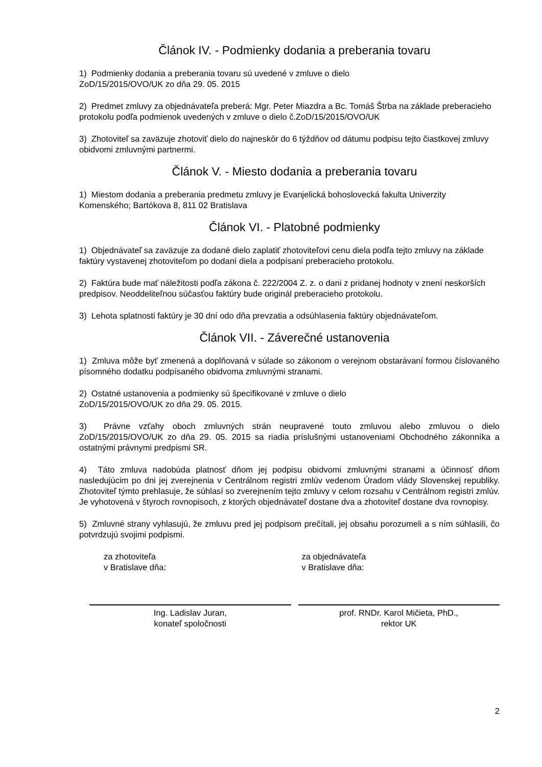Článok IV. - Podmienky dodania a preberania tovaru
1) Podmienky dodania a preberania tovaru sú uvedené v zmluve o dielo
ZoD/15/2015/OVO/UK zo dňa 29. 05. 2015
2) Predmet zmluvy za objednávateľa preberá: Mgr. Peter Miazdra a Bc. Tomáš Štrba na základe preberacieho protokolu podľa podmienok uvedených v zmluve o dielo č.ZoD/15/2015/OVO/UK
3) Zhotoviteľ sa zaväzuje zhotoviť dielo do najneskôr do 6 týždňov od dátumu podpisu tejto čiastkovej zmluvy obidvomi zmluvnými partnermi.
Článok V. - Miesto dodania a preberania tovaru
1) Miestom dodania a preberania predmetu zmluvy je Evanjelická bohoslovecká fakulta Univerzity Komenského; Bartókova 8, 811 02 Bratislava
Článok VI. - Platobné podmienky
1) Objednávateľ sa zaväzuje za dodané dielo zaplatiť zhotoviteľovi cenu diela podľa tejto zmluvy na základe faktúry vystavenej zhotoviteľom po dodaní diela a podpísaní preberacieho protokolu.
2) Faktúra bude mať náležitosti podľa zákona č. 222/2004 Z. z. o dani z pridanej hodnoty v znení neskorších predpisov. Neoddeliteľnou súčasťou faktúry bude originál preberacieho protokolu.
3) Lehota splatnosti faktúry je 30 dní odo dňa prevzatia a odsúhlasenia faktúry objednávateľom.
Článok VII. - Záverečné ustanovenia
1) Zmluva môže byť zmenená a doplňovaná v súlade so zákonom o verejnom obstarávaní formou číslovaného písomného dodatku podpísaného obidvoma zmluvnými stranami.
2) Ostatné ustanovenia a podmienky sú špecifikované v zmluve o dielo
ZoD/15/2015/OVO/UK zo dňa 29. 05. 2015.
3) Právne vzťahy oboch zmluvných strán neupravené touto zmluvou alebo zmluvou o dielo ZoD/15/2015/OVO/UK zo dňa 29. 05. 2015 sa riadia príslušnými ustanoveniami Obchodného zákonníka a ostatnými právnymi predpismi SR.
4) Táto zmluva nadobúda platnosť dňom jej podpisu obidvomi zmluvnými stranami a účinnosť dňom nasledujúcim po dni jej zverejnenia v Centrálnom registri zmlúv vedenom Úradom vlády Slovenskej republiky. Zhotoviteľ týmto prehlasuje, že súhlasí so zverejnením tejto zmluvy v celom rozsahu v Centrálnom registri zmlúv. Je vyhotovená v štyroch rovnopisoch, z ktorých objednávateľ dostane dva a zhotoviteľ dostane dva rovnopisy.
5) Zmluvné strany vyhlasujú, že zmluvu pred jej podpisom prečítali, jej obsahu porozumeli a s ním súhlasili, čo potvrdzujú svojimi podpismi.
za zhotoviteľa
v Bratislave dňa:
za objednávateľa
v Bratislave dňa:
Ing. Ladislav Juran,
konateľ spoločnosti
prof. RNDr. Karol Mičieta, PhD.,
rektor UK
2